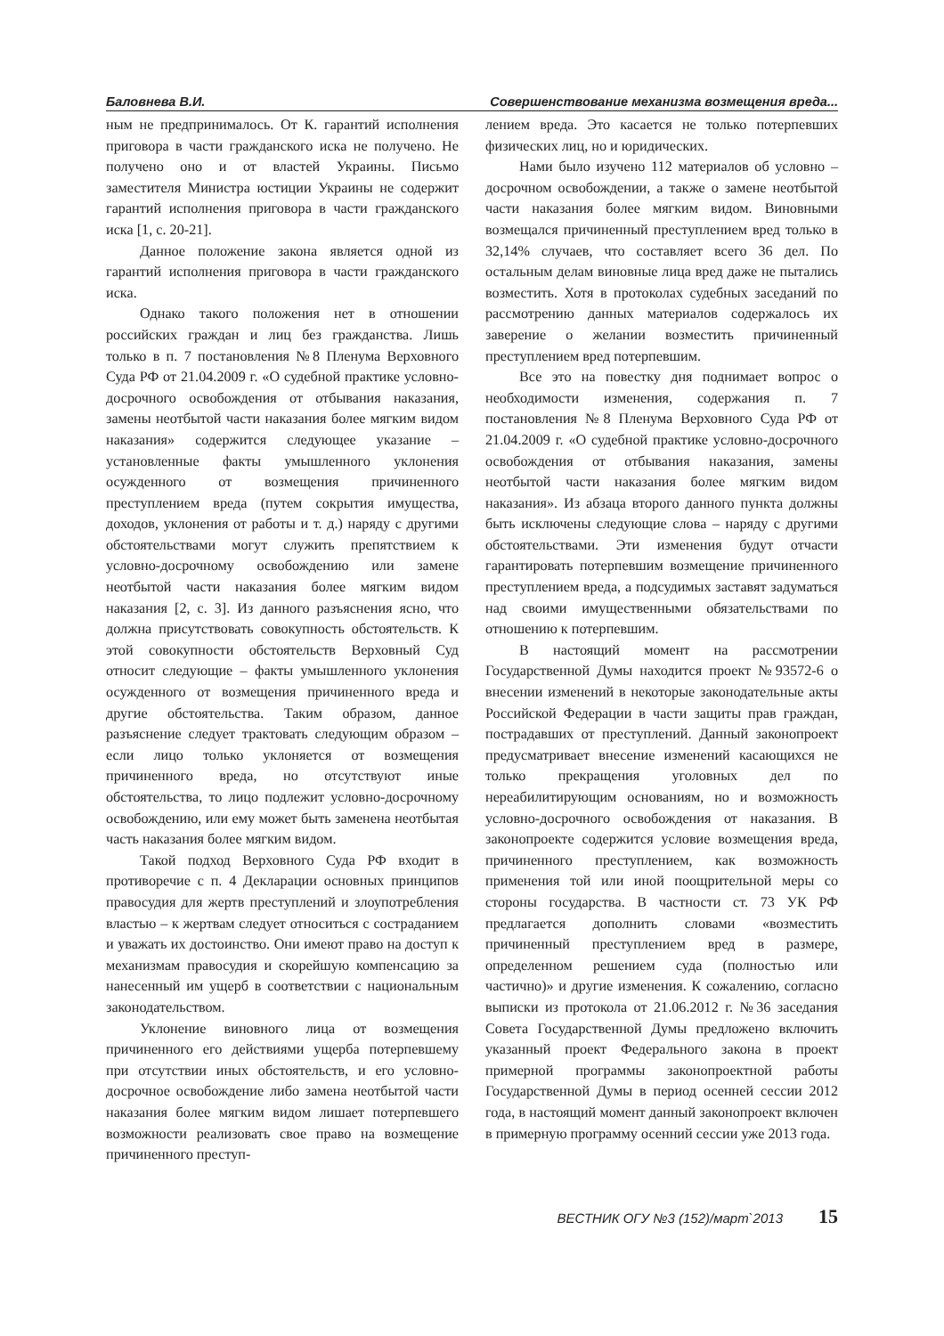Баловнева В.И. Совершенствование механизма возмещения вреда...
ным не предпринималось. От К. гарантий исполнения приговора в части гражданского иска не получено. Не получено оно и от властей Украины. Письмо заместителя Министра юстиции Украины не содержит гарантий исполнения приговора в части гражданского иска [1, с. 20-21].
Данное положение закона является одной из гарантий исполнения приговора в части гражданского иска.
Однако такого положения нет в отношении российских граждан и лиц без гражданства. Лишь только в п. 7 постановления №8 Пленума Верховного Суда РФ от 21.04.2009 г. «О судебной практике условно-досрочного освобождения от отбывания наказания, замены неотбытой части наказания более мягким видом наказания» содержится следующее указание – установленные факты умышленного уклонения осужденного от возмещения причиненного преступлением вреда (путем сокрытия имущества, доходов, уклонения от работы и т. д.) наряду с другими обстоятельствами могут служить препятствием к условно-досрочному освобождению или замене неотбытой части наказания более мягким видом наказания [2, с. 3]. Из данного разъяснения ясно, что должна присутствовать совокупность обстоятельств. К этой совокупности обстоятельств Верховный Суд относит следующие – факты умышленного уклонения осужденного от возмещения причиненного вреда и другие обстоятельства. Таким образом, данное разъяснение следует трактовать следующим образом – если лицо только уклоняется от возмещения причиненного вреда, но отсутствуют иные обстоятельства, то лицо подлежит условно-досрочному освобождению, или ему может быть заменена неотбытая часть наказания более мягким видом.
Такой подход Верховного Суда РФ входит в противоречие с п. 4 Декларации основных принципов правосудия для жертв преступлений и злоупотребления властью – к жертвам следует относиться с состраданием и уважать их достоинство. Они имеют право на доступ к механизмам правосудия и скорейшую компенсацию за нанесенный им ущерб в соответствии с национальным законодательством.
Уклонение виновного лица от возмещения причиненного его действиями ущерба потерпевшему при отсутствии иных обстоятельств, и его условно-досрочное освобождение либо замена неотбытой части наказания более мягким видом лишает потерпевшего возможности реализовать свое право на возмещение причиненного преступ-
лением вреда. Это касается не только потерпевших физических лиц, но и юридических.
Нами было изучено 112 материалов об условно – досрочном освобождении, а также о замене неотбытой части наказания более мягким видом. Виновными возмещался причиненный преступлением вред только в 32,14% случаев, что составляет всего 36 дел. По остальным делам виновные лица вред даже не пытались возместить. Хотя в протоколах судебных заседаний по рассмотрению данных материалов содержалось их заверение о желании возместить причиненный преступлением вред потерпевшим.
Все это на повестку дня поднимает вопрос о необходимости изменения, содержания п. 7 постановления №8 Пленума Верховного Суда РФ от 21.04.2009 г. «О судебной практике условно-досрочного освобождения от отбывания наказания, замены неотбытой части наказания более мягким видом наказания». Из абзаца второго данного пункта должны быть исключены следующие слова – наряду с другими обстоятельствами. Эти изменения будут отчасти гарантировать потерпевшим возмещение причиненного преступлением вреда, а подсудимых заставят задуматься над своими имущественными обязательствами по отношению к потерпевшим.
В настоящий момент на рассмотрении Государственной Думы находится проект №93572-6 о внесении изменений в некоторые законодательные акты Российской Федерации в части защиты прав граждан, пострадавших от преступлений. Данный законопроект предусматривает внесение изменений касающихся не только прекращения уголовных дел по нереабилитирующим основаниям, но и возможность условно-досрочного освобождения от наказания. В законопроекте содержится условие возмещения вреда, причиненного преступлением, как возможность применения той или иной поощрительной меры со стороны государства. В частности ст. 73 УК РФ предлагается дополнить словами «возместить причиненный преступлением вред в размере, определенном решением суда (полностью или частично)» и другие изменения. К сожалению, согласно выписки из протокола от 21.06.2012 г. №36 заседания Совета Государственной Думы предложено включить указанный проект Федерального закона в проект примерной программы законопроектной работы Государственной Думы в период осенней сессии 2012 года, в настоящий момент данный законопроект включен в примерную программу осенний сессии уже 2013 года.
ВЕСТНИК ОГУ №3 (152)/март`2013 15